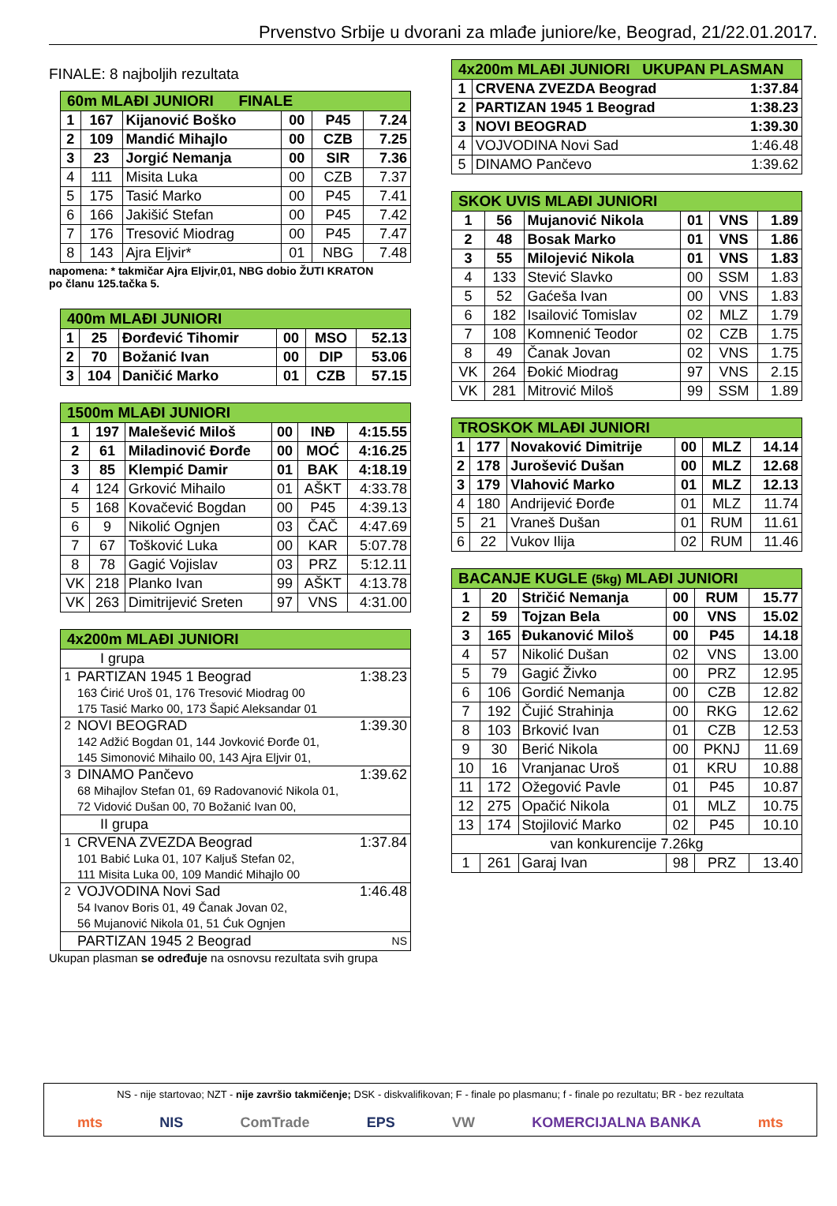Prvenstvo Srbije u dvorani za mlađe juniore/ke, Beograd, 21/22.01.2017.
FINALE: 8 najboljih rezultata
| 60m MLAĐI JUNIORI FINALE | | | | | |
| --- | --- | --- | --- | --- | --- |
| 1 | 167 | Kijanović Boško | 00 | P45 | 7.24 |
| 2 | 109 | Mandić Mihajlo | 00 | CZB | 7.25 |
| 3 | 23 | Jorgić Nemanja | 00 | SIR | 7.36 |
| 4 | 111 | Misita Luka | 00 | CZB | 7.37 |
| 5 | 175 | Tasić Marko | 00 | P45 | 7.41 |
| 6 | 166 | Jakišić Stefan | 00 | P45 | 7.42 |
| 7 | 176 | Tresović Miodrag | 00 | P45 | 7.47 |
| 8 | 143 | Ajra Eljvir* | 01 | NBG | 7.48 |
napomena: * takmičar Ajra Eljvir,01, NBG dobio ŽUTI KRATON
po članu 125.tačka 5.
| 400m MLAĐI JUNIORI | | | | | |
| --- | --- | --- | --- | --- | --- |
| 1 | 25 | Đorđević Tihomir | 00 | MSO | 52.13 |
| 2 | 70 | Božanić Ivan | 00 | DIP | 53.06 |
| 3 | 104 | Daničić Marko | 01 | CZB | 57.15 |
| 1500m MLAĐI JUNIORI | | | | | |
| --- | --- | --- | --- | --- | --- |
| 1 | 197 | Malešević Miloš | 00 | INĐ | 4:15.55 |
| 2 | 61 | Miladinović Đorđe | 00 | MOĆ | 4:16.25 |
| 3 | 85 | Klempić Damir | 01 | BAK | 4:18.19 |
| 4 | 124 | Grković Mihailo | 01 | AŠKT | 4:33.78 |
| 5 | 168 | Kovačević Bogdan | 00 | P45 | 4:39.13 |
| 6 | 9 | Nikolić Ognjen | 03 | ČAČ | 4:47.69 |
| 7 | 67 | Tošković Luka | 00 | KAR | 5:07.78 |
| 8 | 78 | Gagić Vojislav | 03 | PRZ | 5:12.11 |
| VK | 218 | Planko Ivan | 99 | AŠKT | 4:13.78 |
| VK | 263 | Dimitrijević Sreten | 97 | VNS | 4:31.00 |
| 4x200m MLAĐI JUNIORI | | |
| --- | --- | --- |
| I grupa | | |
| 1 | PARTIZAN 1945 1 Beograd 163 Ćirić Uroš 01, 176 Tresović Miodrag 00 175 Tasić Marko 00, 173 Šapić Aleksandar 01 | 1:38.23 |
| 2 | NOVI BEOGRAD 142 Adžić Bogdan 01, 144 Jovković Đorđe 01, 145 Simonović Mihailo 00, 143 Ajra Eljvir 01, | 1:39.30 |
| 3 | DINAMO Pančevo 68 Mihajlov Stefan 01, 69 Radovanović Nikola 01, 72 Vidović Dušan 00, 70 Božanić Ivan 00, | 1:39.62 |
| II grupa | | |
| 1 | CRVENA ZVEZDA Beograd 101 Babić Luka 01, 107 Kaljuš Stefan 02, 111 Misita Luka 00, 109 Mandić Mihajlo 00 | 1:37.84 |
| 2 | VOJVODINA Novi Sad 54 Ivanov Boris 01, 49 Čanak Jovan 02, 56 Mujanović Nikola 01, 51 Ćuk Ognjen | 1:46.48 |
| | PARTIZAN 1945 2 Beograd | NS |
Ukupan plasman se određuje na osnovsu rezultata svih grupa
| 4x200m MLAĐI JUNIORI UKUPAN PLASMAN | | |
| --- | --- | --- |
| 1 | CRVENA ZVEZDA Beograd | 1:37.84 |
| 2 | PARTIZAN 1945 1 Beograd | 1:38.23 |
| 3 | NOVI BEOGRAD | 1:39.30 |
| 4 | VOJVODINA Novi Sad | 1:46.48 |
| 5 | DINAMO Pančevo | 1:39.62 |
| SKOK UVIS MLAĐI JUNIORI | | | | | |
| --- | --- | --- | --- | --- | --- |
| 1 | 56 | Mujanović Nikola | 01 | VNS | 1.89 |
| 2 | 48 | Bosak Marko | 01 | VNS | 1.86 |
| 3 | 55 | Milojević Nikola | 01 | VNS | 1.83 |
| 4 | 133 | Stević Slavko | 00 | SSM | 1.83 |
| 5 | 52 | Gaćeša Ivan | 00 | VNS | 1.83 |
| 6 | 182 | Isailović Tomislav | 02 | MLZ | 1.79 |
| 7 | 108 | Komnenić Teodor | 02 | CZB | 1.75 |
| 8 | 49 | Čanak Jovan | 02 | VNS | 1.75 |
| VK | 264 | Đokić Miodrag | 97 | VNS | 2.15 |
| VK | 281 | Mitrović Miloš | 99 | SSM | 1.89 |
| TROSKOK MLAĐI JUNIORI | | | | | |
| --- | --- | --- | --- | --- | --- |
| 1 | 177 | Novaković Dimitrije | 00 | MLZ | 14.14 |
| 2 | 178 | Jurošević Dušan | 00 | MLZ | 12.68 |
| 3 | 179 | Vlahović Marko | 01 | MLZ | 12.13 |
| 4 | 180 | Andrijević Đorđe | 01 | MLZ | 11.74 |
| 5 | 21 | Vraneš Dušan | 01 | RUM | 11.61 |
| 6 | 22 | Vukov Ilija | 02 | RUM | 11.46 |
| BACANJE KUGLE (5kg) MLAĐI JUNIORI | | | | | |
| --- | --- | --- | --- | --- | --- |
| 1 | 20 | Stričić Nemanja | 00 | RUM | 15.77 |
| 2 | 59 | Tojzan Bela | 00 | VNS | 15.02 |
| 3 | 165 | Đukanović Miloš | 00 | P45 | 14.18 |
| 4 | 57 | Nikolić Dušan | 02 | VNS | 13.00 |
| 5 | 79 | Gagić Živko | 00 | PRZ | 12.95 |
| 6 | 106 | Gordić Nemanja | 00 | CZB | 12.82 |
| 7 | 192 | Čujić Strahinja | 00 | RKG | 12.62 |
| 8 | 103 | Brković Ivan | 01 | CZB | 12.53 |
| 9 | 30 | Berić Nikola | 00 | PKNJ | 11.69 |
| 10 | 16 | Vranjanac Uroš | 01 | KRU | 10.88 |
| 11 | 172 | Ožegović Pavle | 01 | P45 | 10.87 |
| 12 | 275 | Opačić Nikola | 01 | MLZ | 10.75 |
| 13 | 174 | Stojilović Marko | 02 | P45 | 10.10 |
| van konkurencije 7.26kg | | | | | |
| 1 | 261 | Garaj Ivan | 98 | PRZ | 13.40 |
NS - nije startovao; NZT - nije završio takmičenje; DSK - diskvalifikovan; F - finale po plasmanu; f - finale po rezultatu; BR - bez rezultata
mts NIS ComTrade EPS VW KOMERCIJALNA BANKA mts